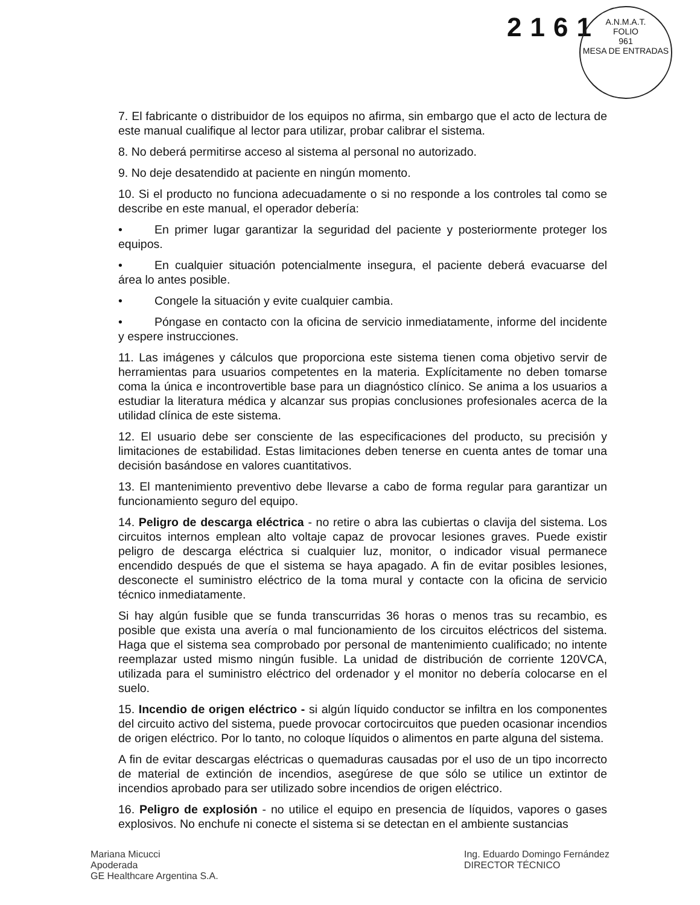2161
A.N.M.A.T.
FOLIO
961
MESA DE ENTRADAS
7. El fabricante o distribuidor de los equipos no afirma, sin embargo que el acto de lectura de este manual cualifique al lector para utilizar, probar calibrar el sistema.
8. No deberá permitirse acceso al sistema al personal no autorizado.
9. No deje desatendido at paciente en ningún momento.
10. Si el producto no funciona adecuadamente o si no responde a los controles tal como se describe en este manual, el operador debería:
• En primer lugar garantizar la seguridad del paciente y posteriormente proteger los equipos.
• En cualquier situación potencialmente insegura, el paciente deberá evacuarse del área lo antes posible.
• Congele la situación y evite cualquier cambia.
• Póngase en contacto con la oficina de servicio inmediatamente, informe del incidente y espere instrucciones.
11. Las imágenes y cálculos que proporciona este sistema tienen coma objetivo servir de herramientas para usuarios competentes en la materia. Explícitamente no deben tomarse coma la única e incontrovertible base para un diagnóstico clínico. Se anima a los usuarios a estudiar la literatura médica y alcanzar sus propias conclusiones profesionales acerca de la utilidad clínica de este sistema.
12. El usuario debe ser consciente de las especificaciones del producto, su precisión y limitaciones de estabilidad. Estas limitaciones deben tenerse en cuenta antes de tomar una decisión basándose en valores cuantitativos.
13. El mantenimiento preventivo debe llevarse a cabo de forma regular para garantizar un funcionamiento seguro del equipo.
14. Peligro de descarga eléctrica - no retire o abra las cubiertas o clavija del sistema. Los circuitos internos emplean alto voltaje capaz de provocar lesiones graves. Puede existir peligro de descarga eléctrica si cualquier luz, monitor, o indicador visual permanece encendido después de que el sistema se haya apagado. A fin de evitar posibles lesiones, desconecte el suministro eléctrico de la toma mural y contacte con la oficina de servicio técnico inmediatamente.
Si hay algún fusible que se funda transcurridas 36 horas o menos tras su recambio, es posible que exista una avería o mal funcionamiento de los circuitos eléctricos del sistema. Haga que el sistema sea comprobado por personal de mantenimiento cualificado; no intente reemplazar usted mismo ningún fusible. La unidad de distribución de corriente 120VCA, utilizada para el suministro eléctrico del ordenador y el monitor no debería colocarse en el suelo.
15. Incendio de origen eléctrico - si algún líquido conductor se infiltra en los componentes del circuito activo del sistema, puede provocar cortocircuitos que pueden ocasionar incendios de origen eléctrico. Por lo tanto, no coloque líquidos o alimentos en parte alguna del sistema.
A fin de evitar descargas eléctricas o quemaduras causadas por el uso de un tipo incorrecto de material de extinción de incendios, asegúrese de que sólo se utilice un extintor de incendios aprobado para ser utilizado sobre incendios de origen eléctrico.
16. Peligro de explosión - no utilice el equipo en presencia de líquidos, vapores o gases explosivos. No enchufe ni conecte el sistema si se detectan en el ambiente sustancias
Mariana Micucci
Apoderada
GE Healthcare Argentina S.A.
Ing. Eduardo Domingo Fernández
DIRECTOR TÉCNICO